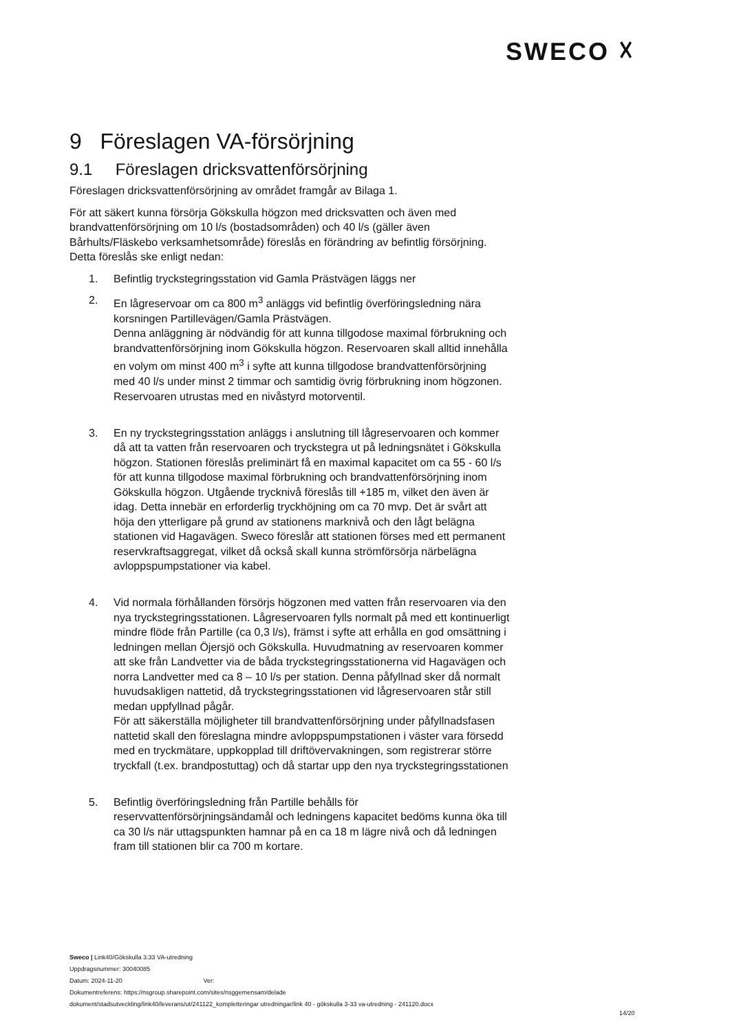SWECO ☓
9 Föreslagen VA-försörjning
9.1 Föreslagen dricksvattenförsörjning
Föreslagen dricksvattenförsörjning av området framgår av Bilaga 1.
För att säkert kunna försörja Gökskulla högzon med dricksvatten och även med brandvattenförsörjning om 10 l/s (bostadsområden) och 40 l/s (gäller även Bårhults/Fläskebo verksamhetsområde) föreslås en förändring av befintlig försörjning. Detta föreslås ske enligt nedan:
1. Befintlig tryckstegringsstation vid Gamla Prästvägen läggs ner
2. En lågreservoar om ca 800 m<sup>3</sup> anläggs vid befintlig överföringsledning nära korsningen Partillevägen/Gamla Prästvägen.
Denna anläggning är nödvändig för att kunna tillgodose maximal förbrukning och brandvattenförsörjning inom Gökskulla högzon. Reservoaren skall alltid innehålla en volym om minst 400 m<sup>3</sup> i syfte att kunna tillgodose brandvattenförsörjning med 40 l/s under minst 2 timmar och samtidig övrig förbrukning inom högzonen.
Reservoaren utrustas med en nivåstyrd motorventil.
3. En ny tryckstegringsstation anläggs i anslutning till lågreservoaren och kommer då att ta vatten från reservoaren och tryckstegra ut på ledningsnätet i Gökskulla högzon. Stationen föreslås preliminärt få en maximal kapacitet om ca 55 - 60 l/s för att kunna tillgodose maximal förbrukning och brandvattenförsörjning inom Gökskulla högzon. Utgående trycknivå föreslås till +185 m, vilket den även är idag. Detta innebär en erforderlig tryckhöjning om ca 70 mvp. Det är svårt att höja den ytterligare på grund av stationens marknivå och den lågt belägna stationen vid Hagavägen. Sweco föreslår att stationen förses med ett permanent reservkraftsaggregat, vilket då också skall kunna strömförsörja närbelägna avloppspumpstationer via kabel.
4. Vid normala förhållanden försörjs högzonen med vatten från reservoaren via den nya tryckstegringsstationen. Lågreservoaren fylls normalt på med ett kontinuerligt mindre flöde från Partille (ca 0,3 l/s), främst i syfte att erhålla en god omsättning i ledningen mellan Öjersjö och Gökskulla. Huvudmatning av reservoaren kommer att ske från Landvetter via de båda tryckstegringsstationerna vid Hagavägen och norra Landvetter med ca 8 – 10 l/s per station. Denna påfyllnad sker då normalt huvudsakligen nattetid, då tryckstegringsstationen vid lågreservoaren står still medan uppfyllnad pågår.
För att säkerställa möjligheter till brandvattenförsörjning under påfyllnadsfasen nattetid skall den föreslagna mindre avloppspumpstationen i väster vara försedd med en tryckmätare, uppkopplad till driftövervakningen, som registrerar större tryckfall (t.ex. brandpostuttag) och då startar upp den nya tryckstegringsstationen
5. Befintlig överföringsledning från Partille behålls för reservvattenförsörjningsändamål och ledningens kapacitet bedöms kunna öka till ca 30 l/s när uttagspunkten hamnar på en ca 18 m lägre nivå och då ledningen fram till stationen blir ca 700 m kortare.
Sweco | Link40/Gökskulla 3:33 VA-utredning
Uppdragsnummer: 30040085
Datum: 2024-11-20 Ver:
Dokumentreferens: https://nsgroup.sharepoint.com/sites/nsggemensam/delade
dokument/stadsutveckling/link40/leverans/ut/241122_kompletteringar utredningar/link 40 - gökskulla 3-33 va-utredning - 241120.docx
14/20